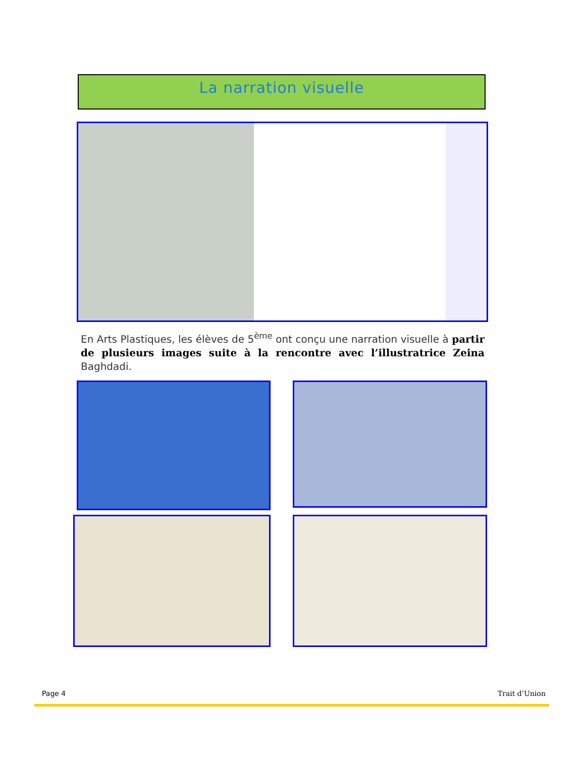La narration visuelle
En Arts Plastiques, les élèves de 5<sup>ème</sup> ont conçu une narration visuelle à partir de plusieurs images suite à la rencontre avec l’illustratrice Zeina Baghdadi.
Page 4 Trait d’Union